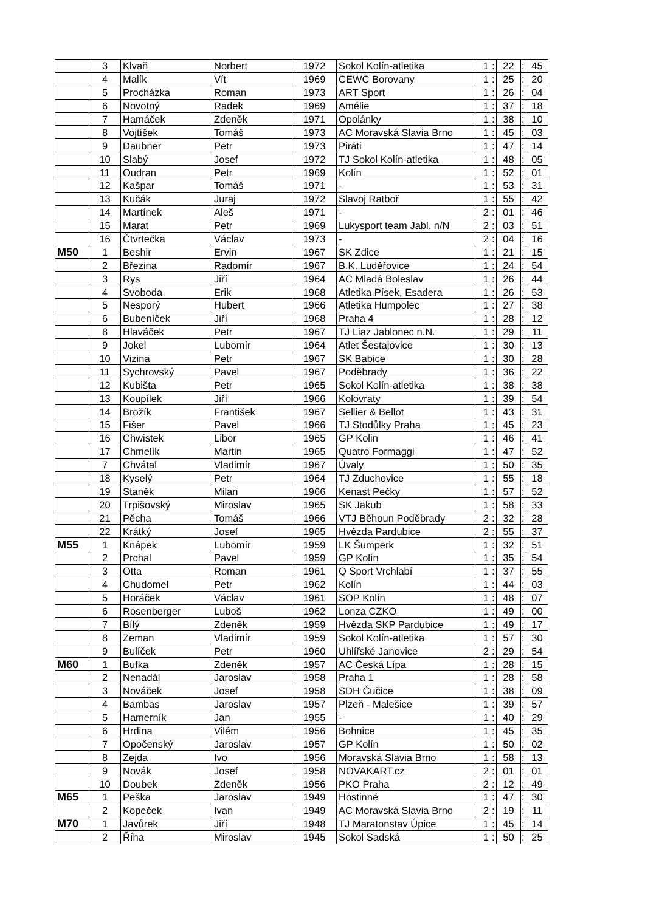| | 3 | Klvaň | Norbert | 1972 | Sokol Kolín-atletika | 1 | : | 22 | : | 45 |
| | 4 | Malík | Vít | 1969 | CEWC Borovany | 1 | : | 25 | : | 20 |
| | 5 | Procházka | Roman | 1973 | ART Sport | 1 | : | 26 | : | 04 |
| | 6 | Novotný | Radek | 1969 | Amélie | 1 | : | 37 | : | 18 |
| | 7 | Hamáček | Zdeněk | 1971 | Opolánky | 1 | : | 38 | : | 10 |
| | 8 | Vojtíšek | Tomáš | 1973 | AC Moravská Slavia Brno | 1 | : | 45 | : | 03 |
| | 9 | Daubner | Petr | 1973 | Piráti | 1 | : | 47 | : | 14 |
| | 10 | Slabý | Josef | 1972 | TJ Sokol Kolín-atletika | 1 | : | 48 | : | 05 |
| | 11 | Oudran | Petr | 1969 | Kolín | 1 | : | 52 | : | 01 |
| | 12 | Kašpar | Tomáš | 1971 | - | 1 | : | 53 | : | 31 |
| | 13 | Kučák | Juraj | 1972 | Slavoj Ratboř | 1 | : | 55 | : | 42 |
| | 14 | Martínek | Aleš | 1971 | - | 2 | : | 01 | : | 46 |
| | 15 | Marat | Petr | 1969 | Lukysport team Jabl. n/N | 2 | : | 03 | : | 51 |
| | 16 | Čtvrtečka | Václav | 1973 | - | 2 | : | 04 | : | 16 |
| M50 | 1 | Beshir | Ervin | 1967 | SK Zdice | 1 | : | 21 | : | 15 |
| | 2 | Březina | Radomír | 1967 | B.K. Luděřovice | 1 | : | 24 | : | 54 |
| | 3 | Rys | Jiří | 1964 | AC Mladá Boleslav | 1 | : | 26 | : | 44 |
| | 4 | Svoboda | Erik | 1968 | Atletika Písek, Esadera | 1 | : | 26 | : | 53 |
| | 5 | Nesporý | Hubert | 1966 | Atletika Humpolec | 1 | : | 27 | : | 38 |
| | 6 | Bubeníček | Jiří | 1968 | Praha 4 | 1 | : | 28 | : | 12 |
| | 8 | Hlaváček | Petr | 1967 | TJ Liaz Jablonec n.N. | 1 | : | 29 | : | 11 |
| | 9 | Jokel | Lubomír | 1964 | Atlet Šestajovice | 1 | : | 30 | : | 13 |
| | 10 | Vizina | Petr | 1967 | SK Babice | 1 | : | 30 | : | 28 |
| | 11 | Sychrovský | Pavel | 1967 | Poděbrady | 1 | : | 36 | : | 22 |
| | 12 | Kubišta | Petr | 1965 | Sokol Kolín-atletika | 1 | : | 38 | : | 38 |
| | 13 | Koupílek | Jiří | 1966 | Kolovraty | 1 | : | 39 | : | 54 |
| | 14 | Brožík | František | 1967 | Sellier & Bellot | 1 | : | 43 | : | 31 |
| | 15 | Fišer | Pavel | 1966 | TJ Stodůlky Praha | 1 | : | 45 | : | 23 |
| | 16 | Chwistek | Libor | 1965 | GP Kolin | 1 | : | 46 | : | 41 |
| | 17 | Chmelík | Martin | 1965 | Quatro Formaggi | 1 | : | 47 | : | 52 |
| | 7 | Chvátal | Vladimír | 1967 | Úvaly | 1 | : | 50 | : | 35 |
| | 18 | Kyselý | Petr | 1964 | TJ Zduchovice | 1 | : | 55 | : | 18 |
| | 19 | Staněk | Milan | 1966 | Kenast Pečky | 1 | : | 57 | : | 52 |
| | 20 | Trpišovský | Miroslav | 1965 | SK Jakub | 1 | : | 58 | : | 33 |
| | 21 | Pěcha | Tomáš | 1966 | VTJ Běhoun Poděbrady | 2 | : | 32 | : | 28 |
| | 22 | Krátký | Josef | 1965 | Hvězda Pardubice | 2 | : | 55 | : | 37 |
| M55 | 1 | Knápek | Lubomír | 1959 | LK Šumperk | 1 | : | 32 | : | 51 |
| | 2 | Prchal | Pavel | 1959 | GP Kolín | 1 | : | 35 | : | 54 |
| | 3 | Otta | Roman | 1961 | Q Sport Vrchlabí | 1 | : | 37 | : | 55 |
| | 4 | Chudomel | Petr | 1962 | Kolín | 1 | : | 44 | : | 03 |
| | 5 | Horáček | Václav | 1961 | SOP Kolín | 1 | : | 48 | : | 07 |
| | 6 | Rosenberger | Luboš | 1962 | Lonza CZKO | 1 | : | 49 | : | 00 |
| | 7 | Bílý | Zdeněk | 1959 | Hvězda SKP Pardubice | 1 | : | 49 | : | 17 |
| | 8 | Zeman | Vladimír | 1959 | Sokol Kolín-atletika | 1 | : | 57 | : | 30 |
| | 9 | Bulíček | Petr | 1960 | Uhlířské Janovice | 2 | : | 29 | : | 54 |
| M60 | 1 | Bufka | Zdeněk | 1957 | AC Česká Lípa | 1 | : | 28 | : | 15 |
| | 2 | Nenadál | Jaroslav | 1958 | Praha 1 | 1 | : | 28 | : | 58 |
| | 3 | Nováček | Josef | 1958 | SDH Čučice | 1 | : | 38 | : | 09 |
| | 4 | Bambas | Jaroslav | 1957 | Plzeň - Malešice | 1 | : | 39 | : | 57 |
| | 5 | Hamerník | Jan | 1955 | - | 1 | : | 40 | : | 29 |
| | 6 | Hrdina | Vilém | 1956 | Bohnice | 1 | : | 45 | : | 35 |
| | 7 | Opočenský | Jaroslav | 1957 | GP Kolín | 1 | : | 50 | : | 02 |
| | 8 | Zejda | Ivo | 1956 | Moravská Slavia Brno | 1 | : | 58 | : | 13 |
| | 9 | Novák | Josef | 1958 | NOVAKART.cz | 2 | : | 01 | : | 01 |
| | 10 | Doubek | Zdeněk | 1956 | PKO Praha | 2 | : | 12 | : | 49 |
| M65 | 1 | Peška | Jaroslav | 1949 | Hostinné | 1 | : | 47 | : | 30 |
| | 2 | Kopeček | Ivan | 1949 | AC Moravská Slavia Brno | 2 | : | 19 | : | 11 |
| M70 | 1 | Javůrek | Jiří | 1948 | TJ Maratonstav Úpice | 1 | : | 45 | : | 14 |
| | 2 | Říha | Miroslav | 1945 | Sokol Sadská | 1 | : | 50 | : | 25 |